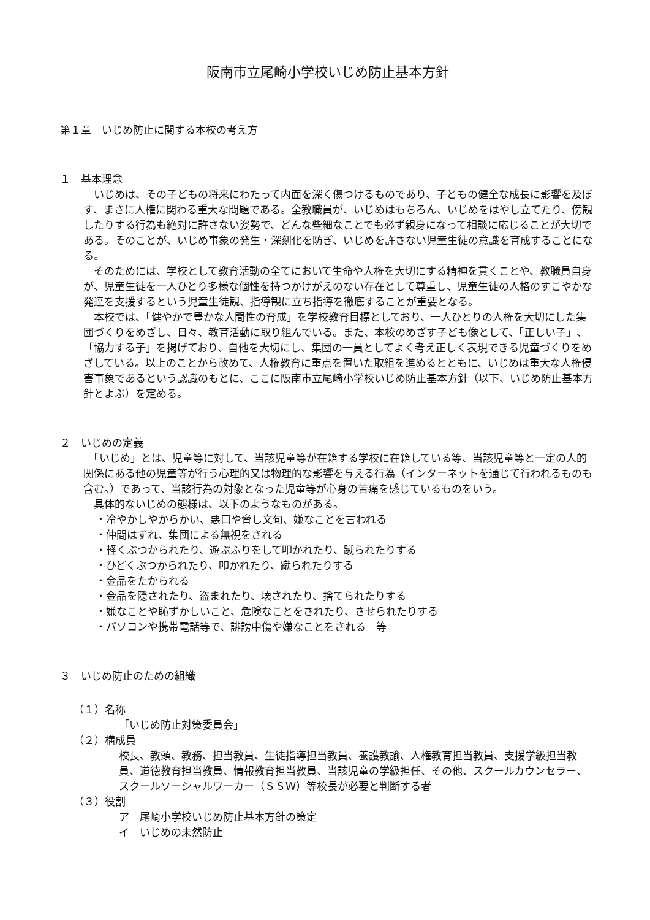阪南市立尾崎小学校いじめ防止基本方針
第１章　いじめ防止に関する本校の考え方
１　基本理念
　いじめは、その子どもの将来にわたって内面を深く傷つけるものであり、子どもの健全な成長に影響を及ぼす、まさに人権に関わる重大な問題である。全教職員が、いじめはもちろん、いじめをはやし立てたり、傍観したりする行為も絶対に許さない姿勢で、どんな些細なことでも必ず親身になって相談に応じることが大切である。そのことが、いじめ事象の発生・深刻化を防ぎ、いじめを許さない児童生徒の意識を育成することになる。
　そのためには、学校として教育活動の全てにおいて生命や人権を大切にする精神を貫くことや、教職員自身が、児童生徒を一人ひとり多様な個性を持つかけがえのない存在として尊重し、児童生徒の人格のすこやかな発達を支援するという児童生徒観、指導観に立ち指導を徹底することが重要となる。
　本校では、「健やかで豊かな人間性の育成」を学校教育目標としており、一人ひとりの人権を大切にした集団づくりをめざし、日々、教育活動に取り組んでいる。また、本校のめざす子ども像として、「正しい子」、「協力する子」を掲げており、自他を大切にし、集団の一員としてよく考え正しく表現できる児童づくりをめざしている。以上のことから改めて、人権教育に重点を置いた取組を進めるとともに、いじめは重大な人権侵害事象であるという認識のもとに、ここに阪南市立尾崎小学校いじめ防止基本方針（以下、いじめ防止基本方針とよぶ）を定める。
２　いじめの定義
　「いじめ」とは、児童等に対して、当該児童等が在籍する学校に在籍している等、当該児童等と一定の人的関係にある他の児童等が行う心理的又は物理的な影響を与える行為（インターネットを通じて行われるものも含む。）であって、当該行為の対象となった児童等が心身の苦痛を感じているものをいう。
　具体的ないじめの態様は、以下のようなものがある。
・冷やかしやからかい、悪口や脅し文句、嫌なことを言われる
・仲間はずれ、集団による無視をされる
・軽くぶつかられたり、遊ぶふりをして叩かれたり、蹴られたりする
・ひどくぶつかられたり、叩かれたり、蹴られたりする
・金品をたかられる
・金品を隠されたり、盗まれたり、壊されたり、捨てられたりする
・嫌なことや恥ずかしいこと、危険なことをされたり、させられたりする
・パソコンや携帯電話等で、誹謗中傷や嫌なことをされる　等
３　いじめ防止のための組織
（１）名称
「いじめ防止対策委員会」
（２）構成員
校長、教頭、教務、担当教員、生徒指導担当教員、養護教諭、人権教育担当教員、支援学級担当教員、道徳教育担当教員、情報教育担当教員、当該児童の学級担任、その他、スクールカウンセラー、スクールソーシャルワーカー（ＳＳＷ）等校長が必要と判断する者
（３）役割
ア　尾崎小学校いじめ防止基本方針の策定
イ　いじめの未然防止